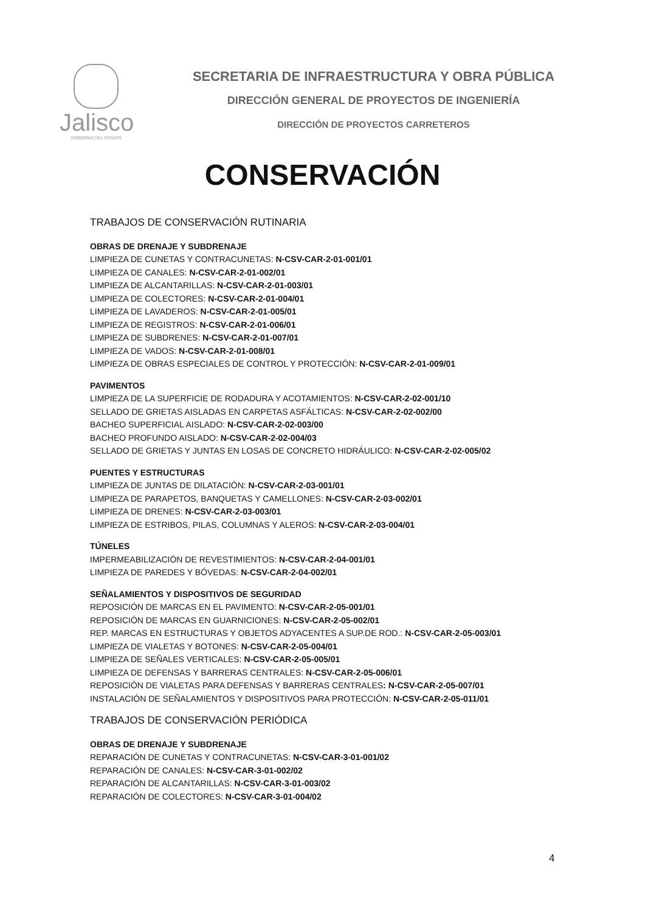Jalisco
GOBIERNO DEL ESTADO
SECRETARIA DE INFRAESTRUCTURA Y OBRA PÚBLICA
DIRECCIÓN GENERAL DE PROYECTOS DE INGENIERÍA
DIRECCIÓN DE PROYECTOS CARRETEROS
CONSERVACIÓN
TRABAJOS DE CONSERVACIÓN RUTINARIA
OBRAS DE DRENAJE Y SUBDRENAJE
LIMPIEZA DE CUNETAS Y CONTRACUNETAS: N-CSV-CAR-2-01-001/01
LIMPIEZA DE CANALES: N-CSV-CAR-2-01-002/01
LIMPIEZA DE ALCANTARILLAS: N-CSV-CAR-2-01-003/01
LIMPIEZA DE COLECTORES: N-CSV-CAR-2-01-004/01
LIMPIEZA DE LAVADEROS: N-CSV-CAR-2-01-005/01
LIMPIEZA DE REGISTROS: N-CSV-CAR-2-01-006/01
LIMPIEZA DE SUBDRENES: N-CSV-CAR-2-01-007/01
LIMPIEZA DE VADOS: N-CSV-CAR-2-01-008/01
LIMPIEZA DE OBRAS ESPECIALES DE CONTROL Y PROTECCIÓN: N-CSV-CAR-2-01-009/01
PAVIMENTOS
LIMPIEZA DE LA SUPERFICIE DE RODADURA Y ACOTAMIENTOS: N-CSV-CAR-2-02-001/10
SELLADO DE GRIETAS AISLADAS EN CARPETAS ASFÁLTICAS: N-CSV-CAR-2-02-002/00
BACHEO SUPERFICIAL AISLADO: N-CSV-CAR-2-02-003/00
BACHEO PROFUNDO AISLADO: N-CSV-CAR-2-02-004/03
SELLADO DE GRIETAS Y JUNTAS EN LOSAS DE CONCRETO HIDRÁULICO: N-CSV-CAR-2-02-005/02
PUENTES Y ESTRUCTURAS
LIMPIEZA DE JUNTAS DE DILATACIÓN: N-CSV-CAR-2-03-001/01
LIMPIEZA DE PARAPETOS, BANQUETAS Y CAMELLONES: N-CSV-CAR-2-03-002/01
LIMPIEZA DE DRENES: N-CSV-CAR-2-03-003/01
LIMPIEZA DE ESTRIBOS, PILAS, COLUMNAS Y ALEROS: N-CSV-CAR-2-03-004/01
TÚNELES
IMPERMEABILIZACIÓN DE REVESTIMIENTOS: N-CSV-CAR-2-04-001/01
LIMPIEZA DE PAREDES Y BÓVEDAS: N-CSV-CAR-2-04-002/01
SEÑALAMIENTOS Y DISPOSITIVOS DE SEGURIDAD
REPOSICIÓN DE MARCAS EN EL PAVIMENTO: N-CSV-CAR-2-05-001/01
REPOSICIÓN DE MARCAS EN GUARNICIONES: N-CSV-CAR-2-05-002/01
REP. MARCAS EN ESTRUCTURAS Y OBJETOS ADYACENTES A SUP.DE ROD.: N-CSV-CAR-2-05-003/01
LIMPIEZA DE VIALETAS Y BOTONES: N-CSV-CAR-2-05-004/01
LIMPIEZA DE SEÑALES VERTICALES: N-CSV-CAR-2-05-005/01
LIMPIEZA DE DEFENSAS Y BARRERAS CENTRALES: N-CSV-CAR-2-05-006/01
REPOSICIÓN DE VIALETAS PARA DEFENSAS Y BARRERAS CENTRALES: N-CSV-CAR-2-05-007/01
INSTALACIÓN DE SEÑALAMIENTOS Y DISPOSITIVOS PARA PROTECCIÓN: N-CSV-CAR-2-05-011/01
TRABAJOS DE CONSERVACIÓN PERIÓDICA
OBRAS DE DRENAJE Y SUBDRENAJE
REPARACIÓN DE CUNETAS Y CONTRACUNETAS: N-CSV-CAR-3-01-001/02
REPARACIÓN DE CANALES: N-CSV-CAR-3-01-002/02
REPARACIÓN DE ALCANTARILLAS: N-CSV-CAR-3-01-003/02
REPARACIÓN DE COLECTORES: N-CSV-CAR-3-01-004/02
4